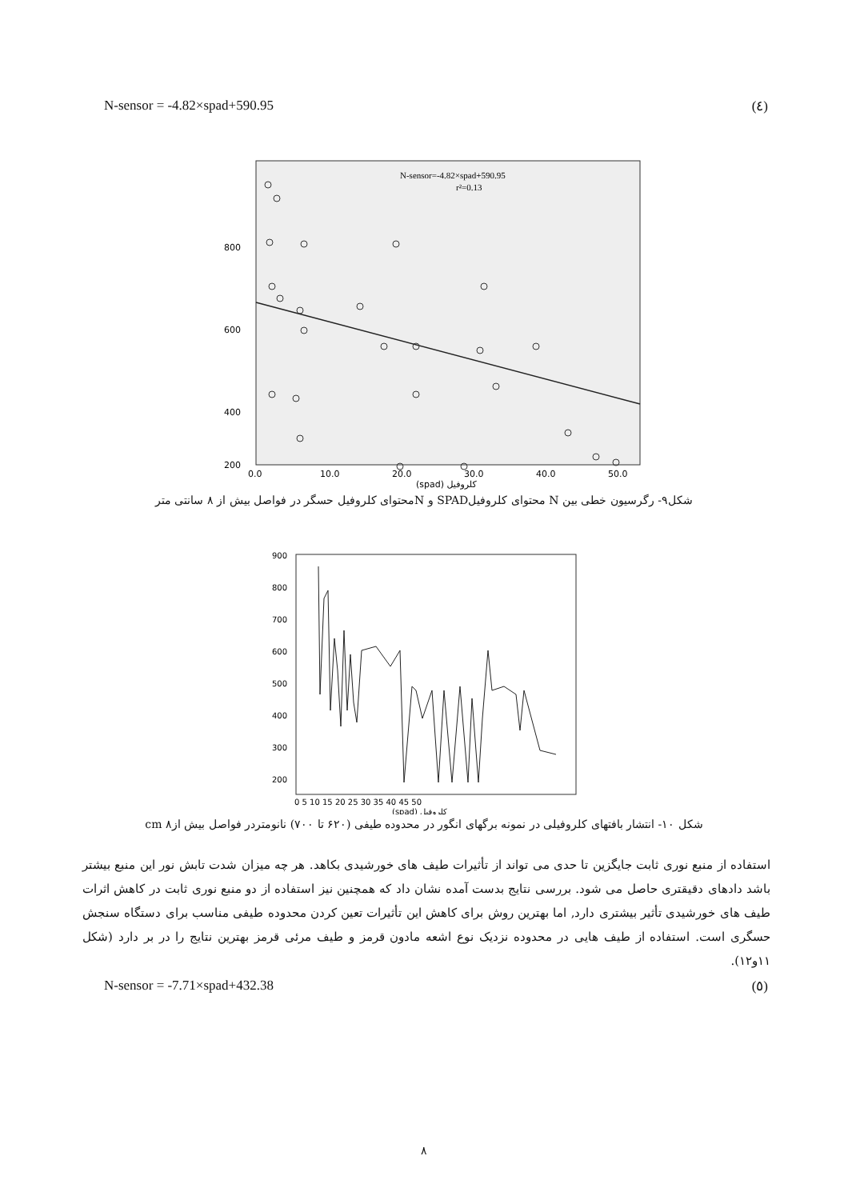N-sensor = -4.82×spad+590.95 (٤)
N-sensor=-4.82×spad+590.95
r²=0.13
800
600
400
200
0.0
10.0
20.0
30.0
40.0
50.0
(spad) كلروفيل
شکل۹- رگرسیون خطی بین N محتوای کلروفیلSPAD و Nمحتوای کلروفیل حسگر در فواصل بیش از ۸ سانتی متر
900
800
700
600
500
400
300
200
0 5 10 15 20 25 30 35 40 45 50
(spad) كلروفيل
شکل ۱۰- انتشار بافتهای کلروفیلی در نمونه برگهای انگور در محدوده طیفی (۶۲۰ تا ۷۰۰) نانومتردر فواصل بیش ازcm ۸
استفاده از منبع نوری ثابت جایگزین تا حدی می تواند از تأثیرات طیف های خورشیدی بکاهد. هر چه میزان شدت تابش نور این منبع بیشتر باشد دادهای دقیقتری حاصل می شود. بررسی نتایج بدست آمده نشان داد که همچنین نیز استفاده از دو منبع نوری ثابت در کاهش اثرات طیف های خورشیدی تأثیر بیشتری دارد, اما بهترین روش برای کاهش این تأثیرات تعین کردن محدوده طیفی مناسب برای دستگاه سنجش حسگری است. استفاده از طیف هایی در محدوده نزدیک نوع اشعه مادون قرمز و طیف مرئی قرمز بهترین نتایج را در بر دارد (شکل ۱۱و۱۲).
N-sensor = -7.71×spad+432.38 (٥)
۸